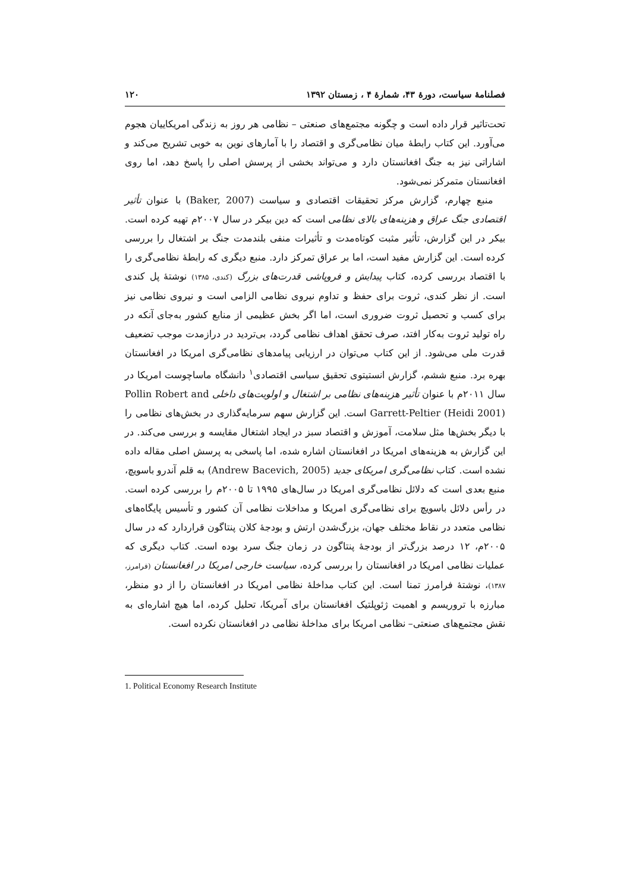فصلنامهٔ سیاست، دورهٔ ۴۳، شمارهٔ ۴ ، زمستان ۱۳۹۲ ۱۲۰
تحت‌تاثیر قرار داده است و چگونه مجتمع‌های صنعتی – نظامی هر روز به زندگی امریکاییان هجوم می‌آورد. این کتاب رابطهٔ میان نظامی‌گری و اقتصاد را با آمارهای نوین به خوبی تشریح می‌کند و اشاراتی نیز به جنگ افغانستان دارد و می‌تواند بخشی از پرسش اصلی را پاسخ دهد، اما روی افغانستان متمرکز نمی‌شود.
منبع چهارم، گزارش مرکز تحقیقات اقتصادی و سیاست (Baker, 2007) با عنوان تأثیر اقتصادی جنگ عراق و هزینه‌های بالای نظامی است که دین بیکر در سال ۲۰۰۷م تهیه کرده است. بیکر در این گزارش، تأثیر مثبت کوتاه‌مدت و تأثیرات منفی بلندمدت جنگ بر اشتغال را بررسی کرده است. این گزارش مفید است، اما بر عراق تمرکز دارد. منبع دیگری که رابطهٔ نظامی‌گری را با اقتصاد بررسی کرده، کتاب پیدایش و فروپاشی قدرت‌های بزرگ (کندی، ۱۳۸۵) نوشتهٔ پل کندی است. از نظر کندی، ثروت برای حفظ و تداوم نیروی نظامی الزامی است و نیروی نظامی نیز برای کسب و تحصیل ثروت ضروری است، اما اگر بخش عظیمی از منابع کشور به‌جای آنکه در راه تولید ثروت به‌کار افتد، صرف تحقق اهداف نظامی گردد، بی‌تردید در درازمدت موجب تضعیف قدرت ملی می‌شود. از این کتاب می‌توان در ارزیابی پیامدهای نظامی‌گری امریکا در افغانستان بهره برد. منبع ششم، گزارش انستیتوی تحقیق سیاسی اقتصادی<sup>۱</sup> دانشگاه ماساچوست امریکا در سال ۲۰۱۱م با عنوان تأثیر هزینه‌های نظامی بر اشتغال و اولویت‌های داخلی Pollin Robert and Garrett-Peltier (Heidi 2001) است. این گزارش سهم سرمایه‌گذاری در بخش‌های نظامی را با دیگر بخش‌ها مثل سلامت، آموزش و اقتصاد سبز در ایجاد اشتغال مقایسه و بررسی می‌کند. در این گزارش به هزینه‌های امریکا در افغانستان اشاره شده، اما پاسخی به پرسش اصلی مقاله داده نشده است. کتاب نظامی‌گری امریکای جدید (Andrew Bacevich, 2005) به قلم آندرو باسویچ، منبع بعدی است که دلائل نظامی‌گری امریکا در سال‌های ۱۹۹۵ تا ۲۰۰۵م را بررسی کرده است. در رأس دلائل باسویچ برای نظامی‌گری امریکا و مداخلات نظامی آن کشور و تأسیس پایگاه‌های نظامی متعدد در نقاط مختلف جهان، بزرگ‌شدن ارتش و بودجهٔ کلان پنتاگون قراردارد که در سال ۲۰۰۵م، ۱۲ درصد بزرگ‌تر از بودجهٔ پنتاگون در زمان جنگ سرد بوده است. کتاب دیگری که عملیات نظامی امریکا در افغانستان را بررسی کرده، سیاست خارجی امریکا در افغانستان (فرامرز، ۱۳۸۷)، نوشتهٔ فرامرز تمنا است. این کتاب مداخلهٔ نظامی امریکا در افغانستان را از دو منظر، مبارزه با تروریسم و اهمیت ژئوپلتیک افغانستان برای آمریکا، تحلیل کرده، اما هیچ اشاره‌ای به نقش مجتمع‌های صنعتی– نظامی امریکا برای مداخلهٔ نظامی در افغانستان نکرده است.
1. Political Economy Research Institute